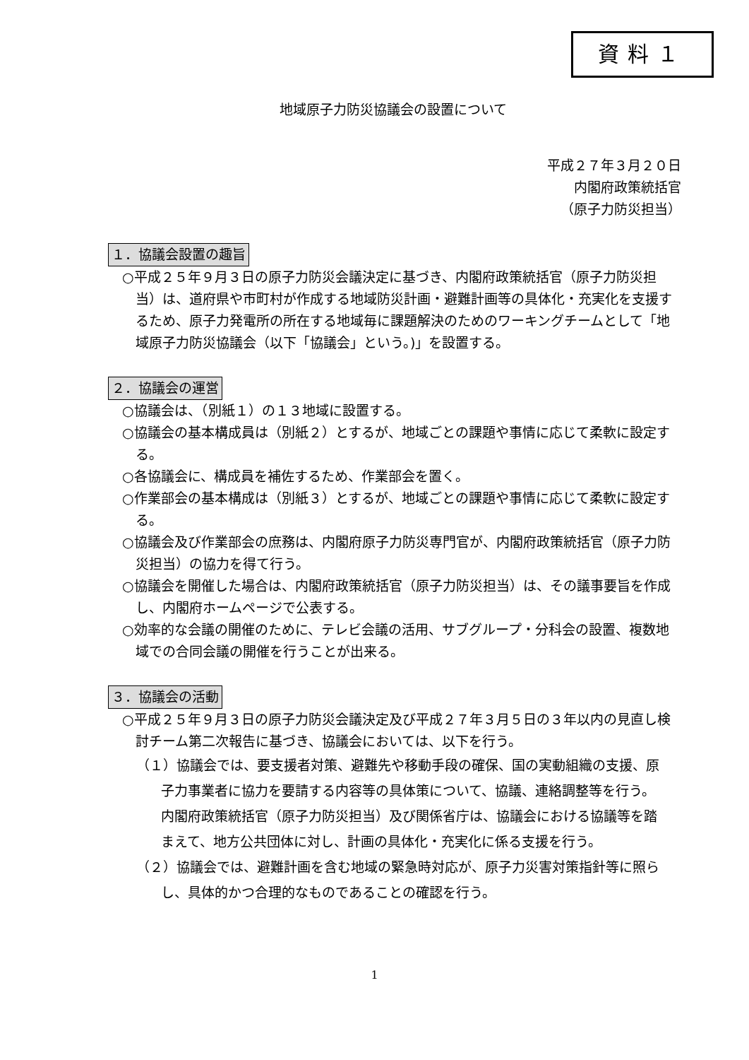資料１
地域原子力防災協議会の設置について
平成２７年３月２０日
内閣府政策統括官
（原子力防災担当）
１．協議会設置の趣旨
○平成２５年９月３日の原子力防災会議決定に基づき、内閣府政策統括官（原子力防災担当）は、道府県や市町村が作成する地域防災計画・避難計画等の具体化・充実化を支援するため、原子力発電所の所在する地域毎に課題解決のためのワーキングチームとして「地域原子力防災協議会（以下「協議会」という。)」を設置する。
２．協議会の運営
○協議会は、（別紙１）の１３地域に設置する。
○協議会の基本構成員は（別紙２）とするが、地域ごとの課題や事情に応じて柔軟に設定する。
○各協議会に、構成員を補佐するため、作業部会を置く。
○作業部会の基本構成は（別紙３）とするが、地域ごとの課題や事情に応じて柔軟に設定する。
○協議会及び作業部会の庶務は、内閣府原子力防災専門官が、内閣府政策統括官（原子力防災担当）の協力を得て行う。
○協議会を開催した場合は、内閣府政策統括官（原子力防災担当）は、その議事要旨を作成し、内閣府ホームページで公表する。
○効率的な会議の開催のために、テレビ会議の活用、サブグループ・分科会の設置、複数地域での合同会議の開催を行うことが出来る。
３．協議会の活動
○平成２５年９月３日の原子力防災会議決定及び平成２７年３月５日の３年以内の見直し検討チーム第二次報告に基づき、協議会においては、以下を行う。
（１）協議会では、要支援者対策、避難先や移動手段の確保、国の実動組織の支援、原子力事業者に協力を要請する内容等の具体策について、協議、連絡調整等を行う。内閣府政策統括官（原子力防災担当）及び関係省庁は、協議会における協議等を踏まえて、地方公共団体に対し、計画の具体化・充実化に係る支援を行う。
（２）協議会では、避難計画を含む地域の緊急時対応が、原子力災害対策指針等に照らし、具体的かつ合理的なものであることの確認を行う。
1